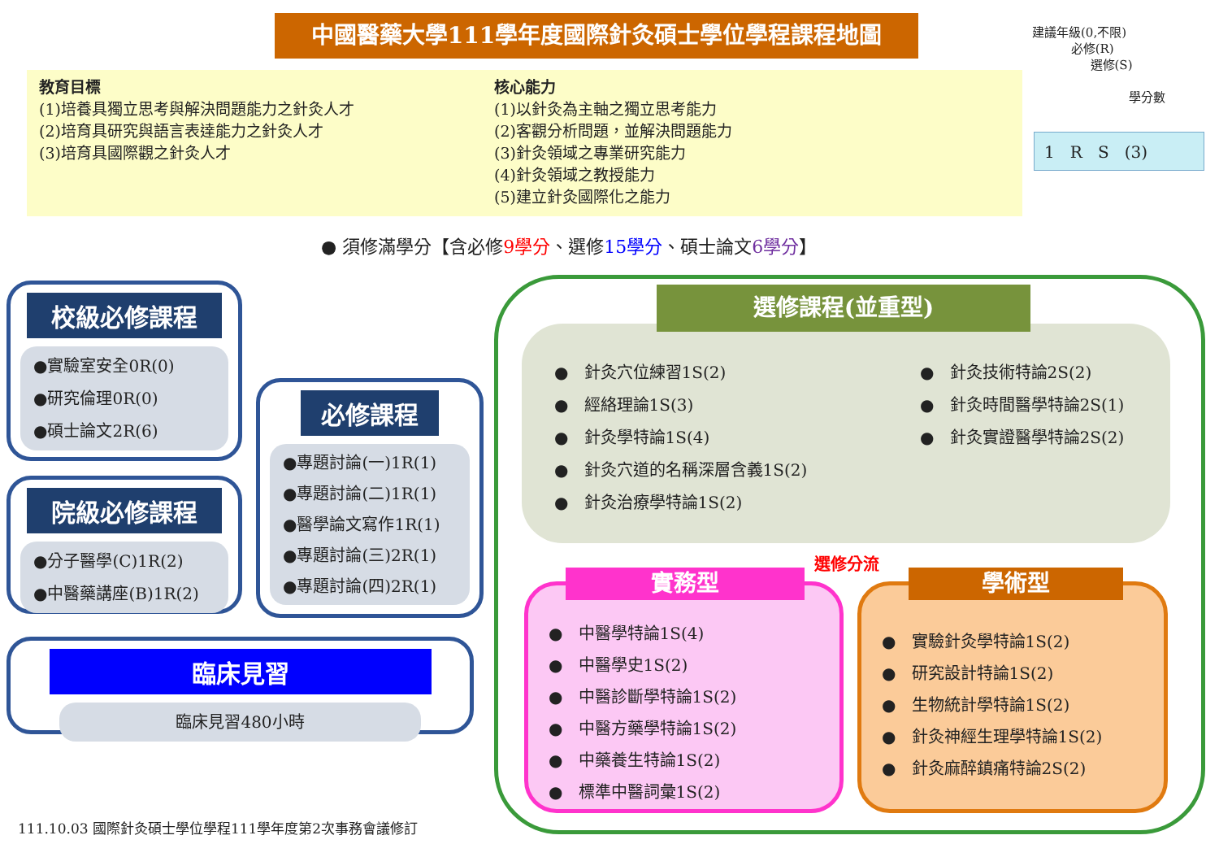中國醫藥大學111學年度國際針灸碩士學位學程課程地圖
建議年級(0,不限)
必修(R)
選修(S)
學分數
1 R S (3)
教育目標
(1)培養具獨立思考與解決問題能力之針灸人才
(2)培育具研究與語言表達能力之針灸人才
(3)培育具國際觀之針灸人才
核心能力
(1)以針灸為主軸之獨立思考能力
(2)客觀分析問題，並解決問題能力
(3)針灸領域之專業研究能力
(4)針灸領域之教授能力
(5)建立針灸國際化之能力
● 須修滿學分【含必修9學分、選修15學分、碩士論文6學分】
校級必修課程
●實驗室安全0R(0)
●研究倫理0R(0)
●碩士論文2R(6)
院級必修課程
●分子醫學(C)1R(2)
●中醫藥講座(B)1R(2)
必修課程
●專題討論(一)1R(1)
●專題討論(二)1R(1)
●醫學論文寫作1R(1)
●專題討論(三)2R(1)
●專題討論(四)2R(1)
臨床見習
臨床見習480小時
● 針灸穴位練習1S(2)
● 經絡理論1S(3)
● 針灸學特論1S(4)
● 針灸穴道的名稱深層含義1S(2)
● 針灸治療學特論1S(2)
● 針灸技術特論2S(2)
● 針灸時間醫學特論2S(1)
● 針灸實證醫學特論2S(2)
選修課程(並重型)
選修分流
● 中醫學特論1S(4)
● 中醫學史1S(2)
● 中醫診斷學特論1S(2)
● 中醫方藥學特論1S(2)
● 中藥養生特論1S(2)
● 標準中醫詞彙1S(2)
實務型
● 實驗針灸學特論1S(2)
● 研究設計特論1S(2)
● 生物統計學特論1S(2)
● 針灸神經生理學特論1S(2)
● 針灸麻醉鎮痛特論2S(2)
學術型
111.10.03 國際針灸碩士學位學程111學年度第2次事務會議修訂